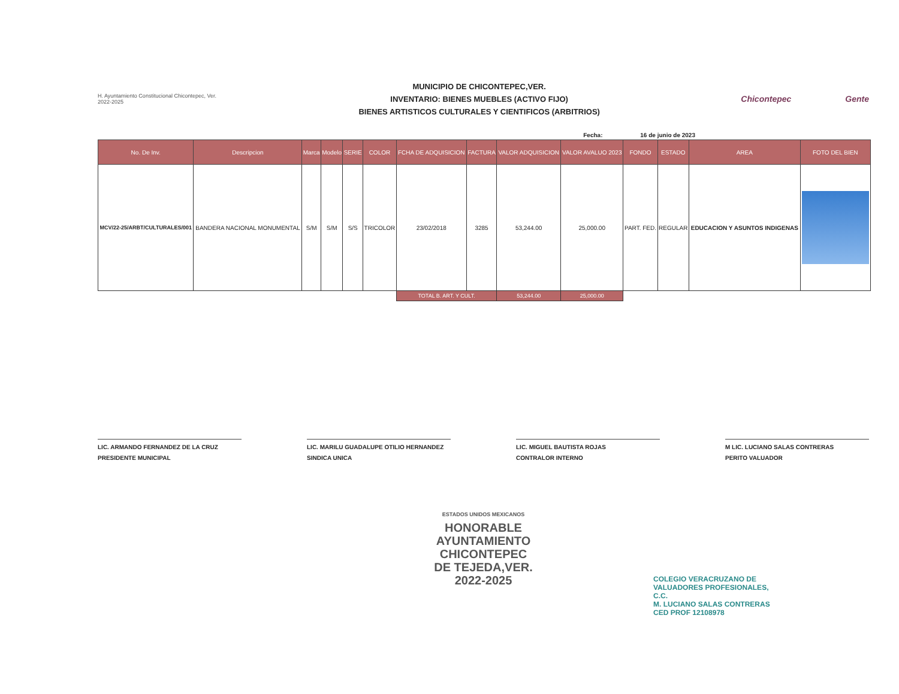H. Ayuntamiento Constitucional Chicontepec, Ver. 2022-2025
MUNICIPIO DE CHICONTEPEC,VER.
INVENTARIO: BIENES MUEBLES (ACTIVO FIJO)
BIENES ARTISTICOS CULTURALES Y CIENTIFICOS (ARBITRIOS)
Chicontepec Gente
Fecha: 16 de junio de 2023
| No. De Inv. | Descripcion | Marca | Modelo | SERIE | COLOR | FCHA DE ADQUISICION | FACTURA | VALOR ADQUISICION | VALOR AVALUO 2023 | FONDO | ESTADO | AREA | FOTO DEL BIEN |
| --- | --- | --- | --- | --- | --- | --- | --- | --- | --- | --- | --- | --- | --- |
| MCV/22-25/ARBT/CULTURALES/001 | BANDERA NACIONAL MONUMENTAL | S/M | S/M | S/S | TRICOLOR | 23/02/2018 | 3285 | 53,244.00 | 25,000.00 | PART. FED. | REGULAR | EDUCACION Y ASUNTOS INDIGENAS | |
| | | | | | | TOTAL B. ART. Y CULT. | | 53,244.00 | 25,000.00 | | | | |
LIC. ARMANDO FERNANDEZ DE LA CRUZ
PRESIDENTE MUNICIPAL
LIC. MARILU GUADALUPE OTILIO HERNANDEZ
SINDICA UNICA
LIC. MIGUEL BAUTISTA ROJAS
CONTRALOR INTERNO
M LIC. LUCIANO SALAS CONTRERAS
PERITO VALUADOR
ESTADOS UNIDOS MEXICANOS
HONORABLE
AYUNTAMIENTO
CHICONTEPEC
DE TEJEDA,VER.
2022-2025
COLEGIO VERACRUZANO DE VALUADORES PROFESIONALES, C.C.
M. LUCIANO SALAS CONTRERAS
CED PROF 12108978